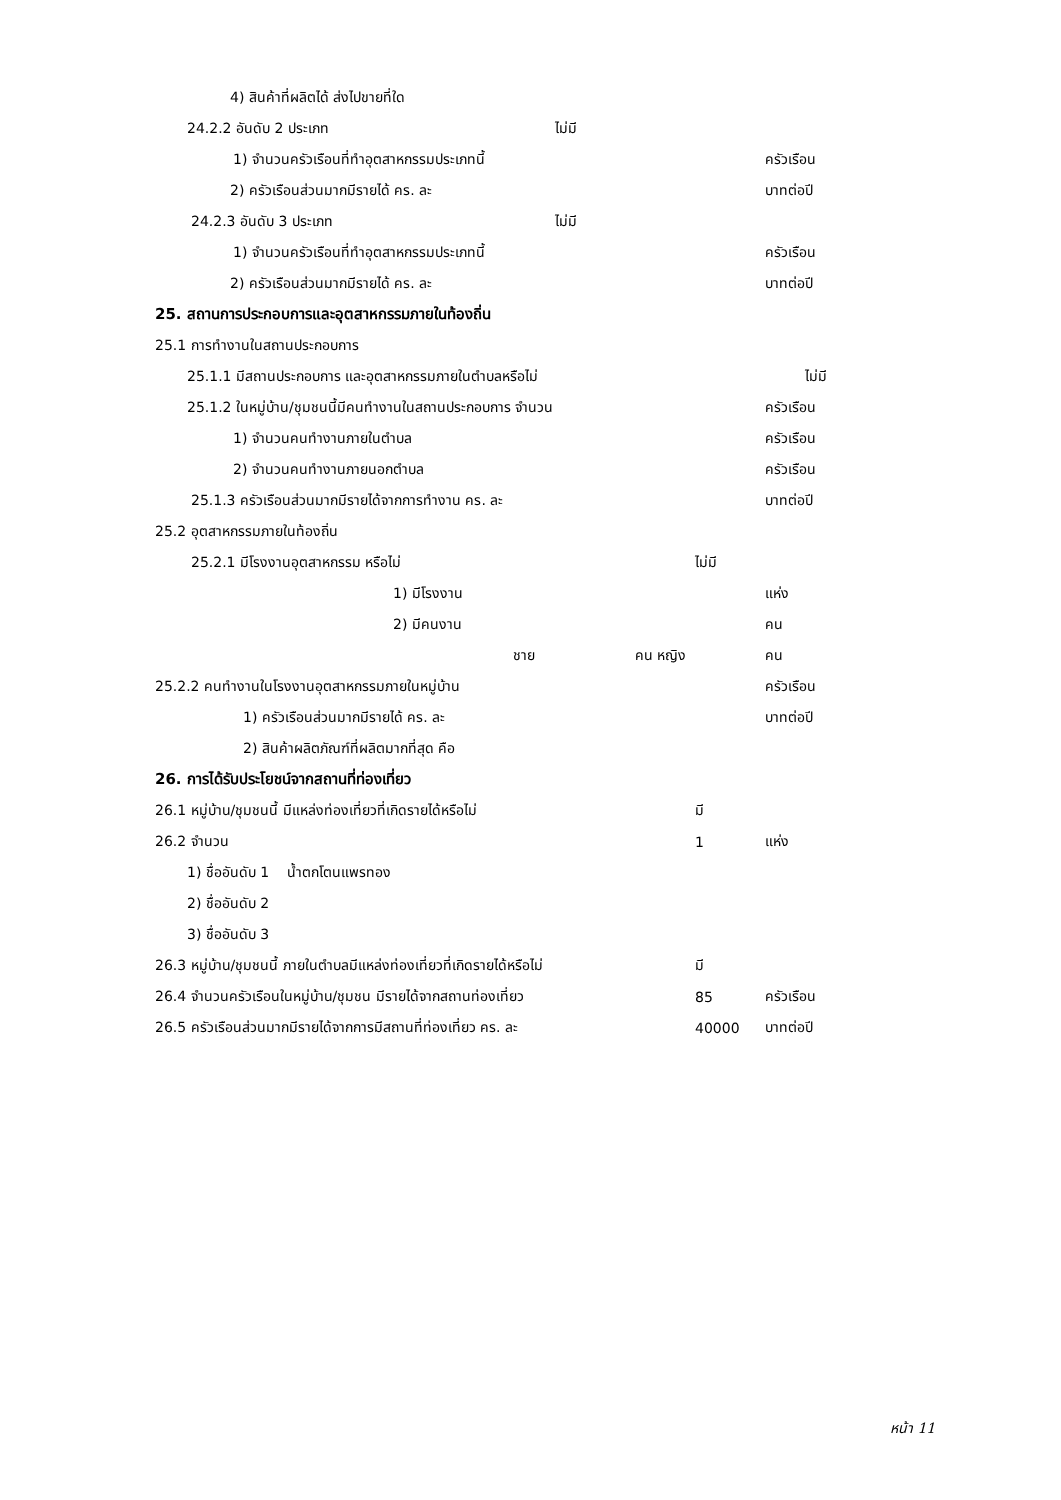4) สินค้าที่ผลิตได้ ส่งไปขายที่ใด
24.2.2 อันดับ 2 ประเภท ไม่มี
1) จำนวนครัวเรือนที่ทำอุตสาหกรรมประเภทนี้ ครัวเรือน
2) ครัวเรือนส่วนมากมีรายได้ คร. ละ บาทต่อปี
24.2.3 อันดับ 3 ประเภท ไม่มี
1) จำนวนครัวเรือนที่ทำอุตสาหกรรมประเภทนี้ ครัวเรือน
2) ครัวเรือนส่วนมากมีรายได้ คร. ละ บาทต่อปี
25. สถานการประกอบการและอุตสาหกรรมภายในท้องถิ่น
25.1 การทำงานในสถานประกอบการ
25.1.1 มีสถานประกอบการ และอุตสาหกรรมภายในตำบลหรือไม่ ไม่มี
25.1.2 ในหมู่บ้าน/ชุมชนนี้มีคนทำงานในสถานประกอบการ จำนวน ครัวเรือน
1) จำนวนคนทำงานภายในตำบล ครัวเรือน
2) จำนวนคนทำงานภายนอกตำบล ครัวเรือน
25.1.3 ครัวเรือนส่วนมากมีรายได้จากการทำงาน คร. ละ บาทต่อปี
25.2 อุตสาหกรรมภายในท้องถิ่น
25.2.1 มีโรงงานอุตสาหกรรม หรือไม่ ไม่มี
1) มีโรงงาน แห่ง
2) มีคนงาน คน
ชาย คน หญิง คน
25.2.2 คนทำงานในโรงงานอุตสาหกรรมภายในหมู่บ้าน ครัวเรือน
1) ครัวเรือนส่วนมากมีรายได้ คร. ละ บาทต่อปี
2) สินค้าผลิตภัณฑ์ที่ผลิตมากที่สุด คือ
26. การได้รับประโยชน์จากสถานที่ท่องเที่ยว
26.1 หมู่บ้าน/ชุมชนนี้ มีแหล่งท่องเที่ยวที่เกิดรายได้หรือไม่ มี
26.2 จำนวน 1 แห่ง
1) ชื่ออันดับ 1 น้ำตกโตนแพรทอง
2) ชื่ออันดับ 2
3) ชื่ออันดับ 3
26.3 หมู่บ้าน/ชุมชนนี้ ภายในตำบลมีแหล่งท่องเที่ยวที่เกิดรายได้หรือไม่ มี
26.4 จำนวนครัวเรือนในหมู่บ้าน/ชุมชน มีรายได้จากสถานท่องเที่ยว 85 ครัวเรือน
26.5 ครัวเรือนส่วนมากมีรายได้จากการมีสถานที่ท่องเที่ยว คร. ละ 40000 บาทต่อปี
หน้า 11